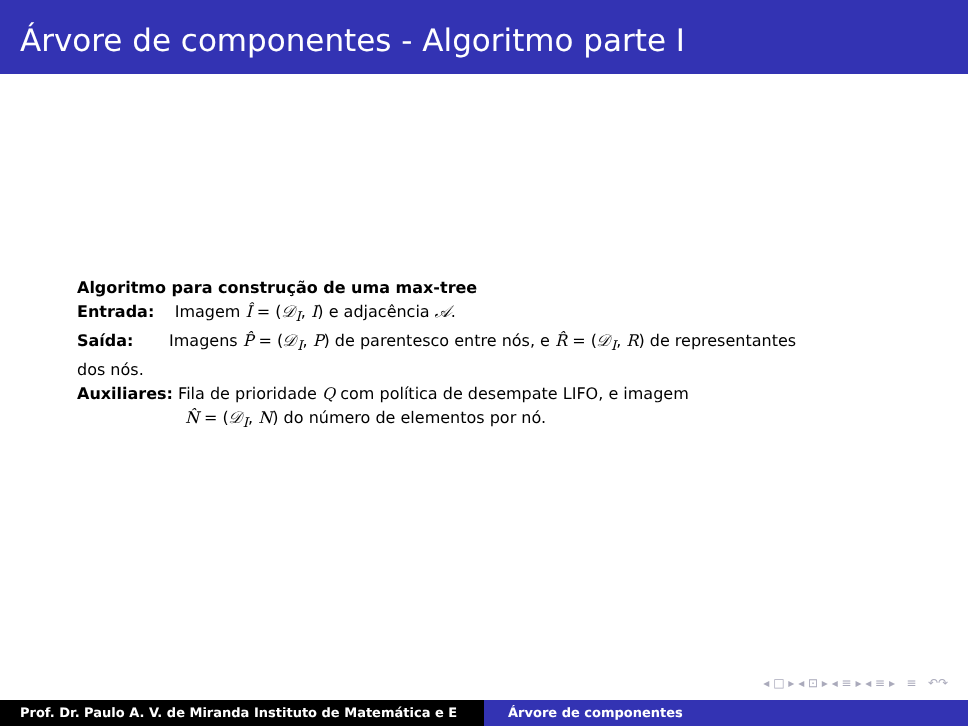Árvore de componentes - Algoritmo parte I
Algoritmo para construção de uma max-tree
Entrada: Imagem Î = (𝒟<sub>I</sub>, I) e adjacência 𝒜.
Saída: Imagens P̂ = (𝒟<sub>I</sub>, P) de parentesco entre nós, e R̂ = (𝒟<sub>I</sub>, R) de representantes dos nós.
Auxiliares: Fila de prioridade Q com política de desempate LIFO, e imagem
N̂ = (𝒟<sub>I</sub>, N) do número de elementos por nó.
◂ □ ▸ ◂ ⊡ ▸ ◂ ≡ ▸ ◂ ≡ ▸ ≡ ↶↷
Prof. Dr. Paulo A. V. de Miranda Instituto de Matemática e E Árvore de componentes